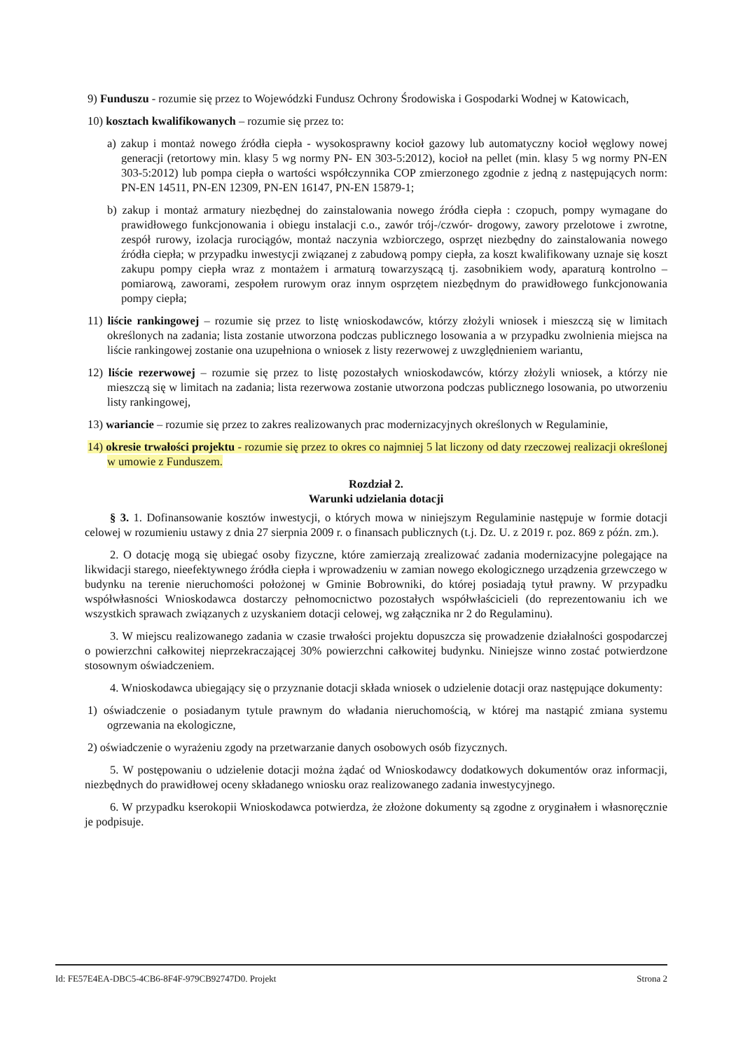9) Funduszu - rozumie się przez to Wojewódzki Fundusz Ochrony Środowiska i Gospodarki Wodnej w Katowicach,
10) kosztach kwalifikowanych – rozumie się przez to:
a) zakup i montaż nowego źródła ciepła - wysokosprawny kocioł gazowy lub automatyczny kocioł węglowy nowej generacji (retortowy min. klasy 5 wg normy PN- EN 303-5:2012), kocioł na pellet (min. klasy 5 wg normy PN-EN 303-5:2012) lub pompa ciepła o wartości współczynnika COP zmierzonego zgodnie z jedną z następujących norm: PN-EN 14511, PN-EN 12309, PN-EN 16147, PN-EN 15879-1;
b) zakup i montaż armatury niezbędnej do zainstalowania nowego źródła ciepła : czopuch, pompy wymagane do prawidłowego funkcjonowania i obiegu instalacji c.o., zawór trój-/czwór- drogowy, zawory przelotowe i zwrotne, zespół rurowy, izolacja rurociągów, montaż naczynia wzbiorczego, osprzęt niezbędny do zainstalowania nowego źródła ciepła; w przypadku inwestycji związanej z zabudową pompy ciepła, za koszt kwalifikowany uznaje się koszt zakupu pompy ciepła wraz z montażem i armaturą towarzyszącą tj. zasobnikiem wody, aparaturą kontrolno – pomiarową, zaworami, zespołem rurowym oraz innym osprzętem niezbędnym do prawidłowego funkcjonowania pompy ciepła;
11) liście rankingowej – rozumie się przez to listę wnioskodawców, którzy złożyli wniosek i mieszczą się w limitach określonych na zadania; lista zostanie utworzona podczas publicznego losowania a w przypadku zwolnienia miejsca na liście rankingowej zostanie ona uzupełniona o wniosek z listy rezerwowej z uwzględnieniem wariantu,
12) liście rezerwowej – rozumie się przez to listę pozostałych wnioskodawców, którzy złożyli wniosek, a którzy nie mieszczą się w limitach na zadania; lista rezerwowa zostanie utworzona podczas publicznego losowania, po utworzeniu listy rankingowej,
13) wariancie – rozumie się przez to zakres realizowanych prac modernizacyjnych określonych w Regulaminie,
14) okresie trwałości projektu - rozumie się przez to okres co najmniej 5 lat liczony od daty rzeczowej realizacji określonej w umowie z Funduszem.
Rozdział 2.
Warunki udzielania dotacji
§ 3. 1. Dofinansowanie kosztów inwestycji, o których mowa w niniejszym Regulaminie następuje w formie dotacji celowej w rozumieniu ustawy z dnia 27 sierpnia 2009 r. o finansach publicznych (t.j. Dz. U. z 2019 r. poz. 869 z późn. zm.).
2. O dotację mogą się ubiegać osoby fizyczne, które zamierzają zrealizować zadania modernizacyjne polegające na likwidacji starego, nieefektywnego źródła ciepła i wprowadzeniu w zamian nowego ekologicznego urządzenia grzewczego w budynku na terenie nieruchomości położonej w Gminie Bobrowniki, do której posiadają tytuł prawny. W przypadku współwłasności Wnioskodawca dostarczy pełnomocnictwo pozostałych współwłaścicieli (do reprezentowaniu ich we wszystkich sprawach związanych z uzyskaniem dotacji celowej, wg załącznika nr 2 do Regulaminu).
3. W miejscu realizowanego zadania w czasie trwałości projektu dopuszcza się prowadzenie działalności gospodarczej o powierzchni całkowitej nieprzekraczającej 30% powierzchni całkowitej budynku. Niniejsze winno zostać potwierdzone stosownym oświadczeniem.
4. Wnioskodawca ubiegający się o przyznanie dotacji składa wniosek o udzielenie dotacji oraz następujące dokumenty:
1) oświadczenie o posiadanym tytule prawnym do władania nieruchomością, w której ma nastąpić zmiana systemu ogrzewania na ekologiczne,
2) oświadczenie o wyrażeniu zgody na przetwarzanie danych osobowych osób fizycznych.
5. W postępowaniu o udzielenie dotacji można żądać od Wnioskodawcy dodatkowych dokumentów oraz informacji, niezbędnych do prawidłowej oceny składanego wniosku oraz realizowanego zadania inwestycyjnego.
6. W przypadku kserokopii Wnioskodawca potwierdza, że złożone dokumenty są zgodne z oryginałem i własnoręcznie je podpisuje.
Id: FE57E4EA-DBC5-4CB6-8F4F-979CB92747D0. Projekt Strona 2